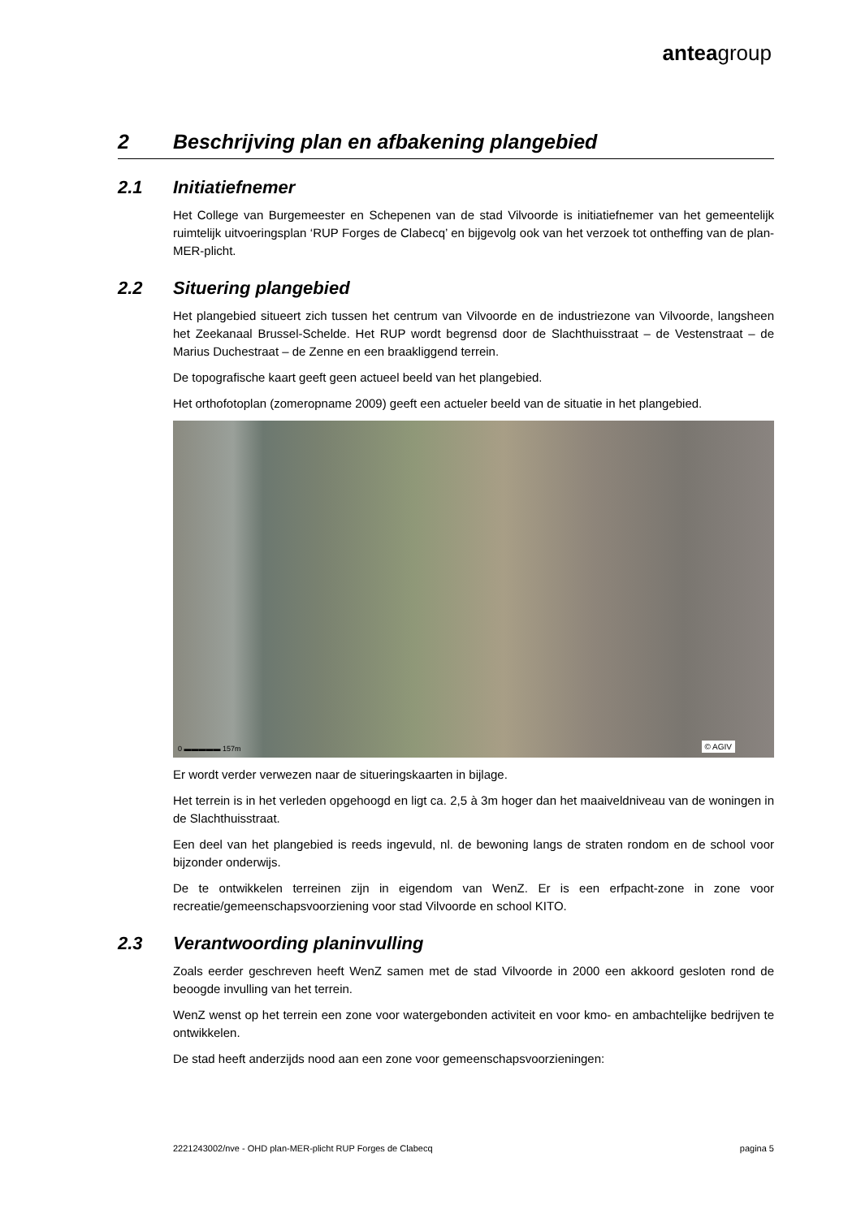anteagroup
2 Beschrijving plan en afbakening plangebied
2.1 Initiatiefnemer
Het College van Burgemeester en Schepenen van de stad Vilvoorde is initiatiefnemer van het gemeentelijk ruimtelijk uitvoeringsplan ‘RUP Forges de Clabecq’ en bijgevolg ook van het verzoek tot ontheffing van de plan-MER-plicht.
2.2 Situering plangebied
Het plangebied situeert zich tussen het centrum van Vilvoorde en de industriezone van Vilvoorde, langsheen het Zeekanaal Brussel-Schelde. Het RUP wordt begrensd door de Slachthuisstraat – de Vestenstraat – de Marius Duchestraat – de Zenne en een braakliggend terrein.
De topografische kaart geeft geen actueel beeld van het plangebied.
Het orthofotoplan (zomeropname 2009) geeft een actueler beeld van de situatie in het plangebied.
0 ▬▬▬▬▬ 157m © AGIV
Er wordt verder verwezen naar de situeringskaarten in bijlage.
Het terrein is in het verleden opgehoogd en ligt ca. 2,5 à 3m hoger dan het maaiveldniveau van de woningen in de Slachthuisstraat.
Een deel van het plangebied is reeds ingevuld, nl. de bewoning langs de straten rondom en de school voor bijzonder onderwijs.
De te ontwikkelen terreinen zijn in eigendom van WenZ. Er is een erfpacht-zone in zone voor recreatie/gemeenschapsvoorziening voor stad Vilvoorde en school KITO.
2.3 Verantwoording planinvulling
Zoals eerder geschreven heeft WenZ samen met de stad Vilvoorde in 2000 een akkoord gesloten rond de beoogde invulling van het terrein.
WenZ wenst op het terrein een zone voor watergebonden activiteit en voor kmo- en ambachtelijke bedrijven te ontwikkelen.
De stad heeft anderzijds nood aan een zone voor gemeenschapsvoorzieningen:
2221243002/nve - OHD plan-MER-plicht RUP Forges de Clabecq pagina 5